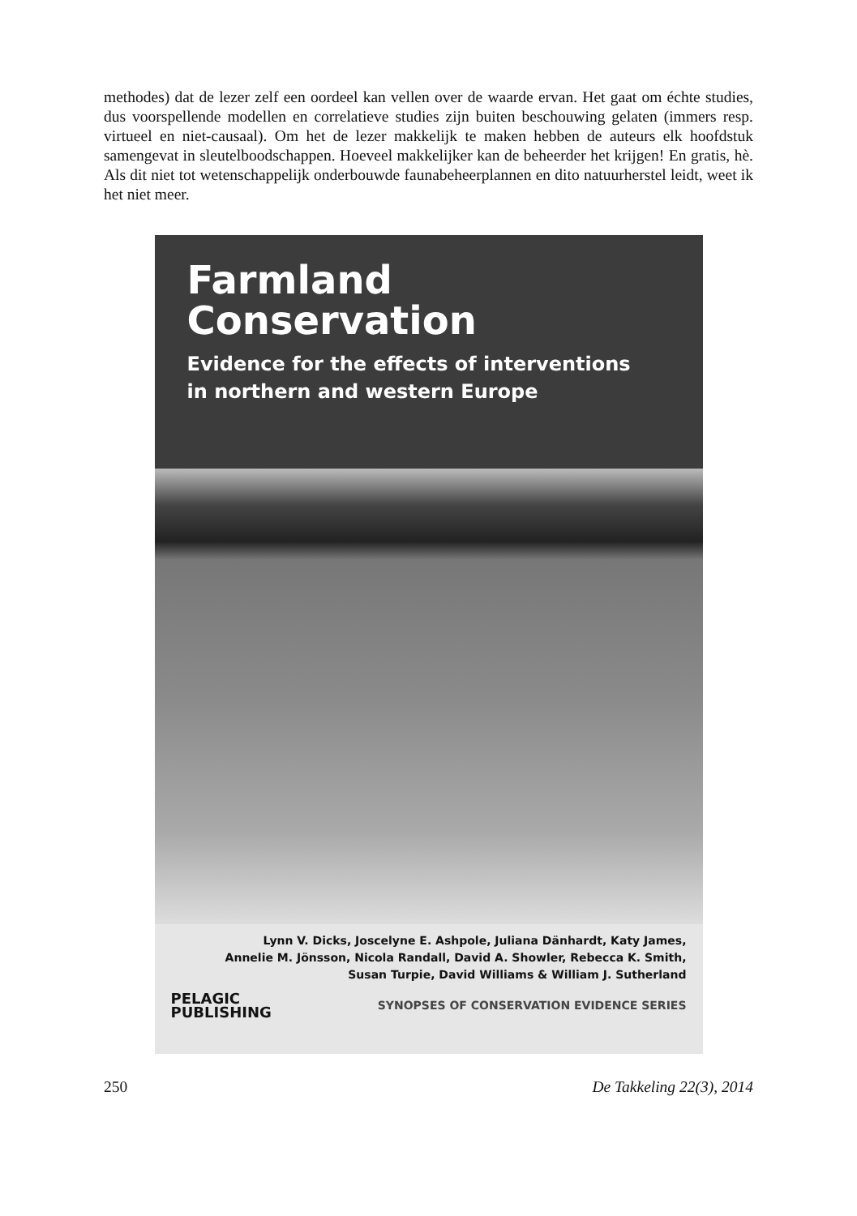methodes) dat de lezer zelf een oordeel kan vellen over de waarde ervan. Het gaat om échte studies, dus voorspellende modellen en correlatieve studies zijn buiten beschouwing gelaten (immers resp. virtueel en niet-causaal). Om het de lezer makkelijk te maken hebben de auteurs elk hoofdstuk samengevat in sleutelboodschappen. Hoeveel makkelijker kan de beheerder het krijgen! En gratis, hè. Als dit niet tot wetenschappelijk onderbouwde faunabeheerplannen en dito natuurherstel leidt, weet ik het niet meer.
Farmland
Conservation
Evidence for the effects of interventions
in northern and western Europe
Lynn V. Dicks, Joscelyne E. Ashpole, Juliana Dänhardt, Katy James,
Annelie M. Jönsson, Nicola Randall, David A. Showler, Rebecca K. Smith,
Susan Turpie, David Williams & William J. Sutherland
PELAGIC
PUBLISHING
SYNOPSES OF CONSERVATION EVIDENCE SERIES
250 De Takkeling 22(3), 2014